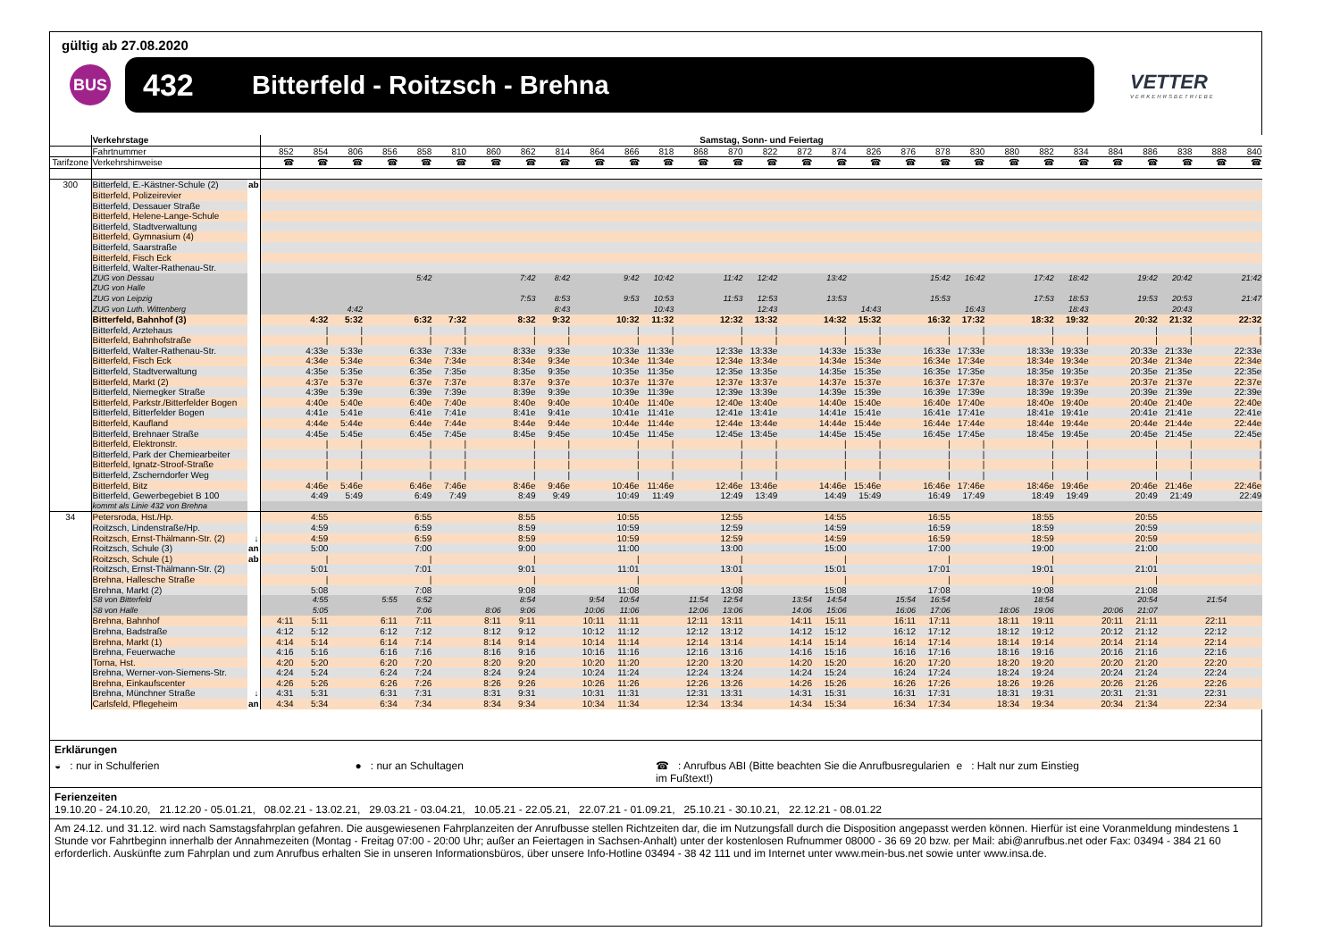gültig ab 27.08.2020
BUS
432 Bitterfeld - Roitzsch - Brehna
VETTER
VERKEHRSBETRIEBE
| | Verkehrstage | | Samstag, Sonn- und Feiertag | | | | | | | | | | | | | | | | | | | | | | | | | | | | |
| | Fahrtnummer | | 852 | 854 | 806 | 856 | 858 | 810 | 860 | 862 | 814 | 864 | 866 | 818 | 868 | 870 | 822 | 872 | 874 | 826 | 876 | 878 | 830 | 880 | 882 | 834 | 884 | 886 | 838 | 888 | 840 |
| Tarifzone | Verkehrshinweise | | ☎ | ☎ | ☎ | ☎ | ☎ | ☎ | ☎ | ☎ | ☎ | ☎ | ☎ | ☎ | ☎ | ☎ | ☎ | ☎ | ☎ | ☎ | ☎ | ☎ | ☎ | ☎ | ☎ | ☎ | ☎ | ☎ | ☎ | ☎ | ☎ |
| 300 | Bitterfeld, E.-Kästner-Schule (2) | ab | | | | | | | | | | | | | | | | | | | | | | | | | | | | | |
| | Bitterfeld, Polizeirevier | | | | | | | | | | | | | | | | | | | | | | | | | | | | | | |
| | Bitterfeld, Dessauer Straße | | | | | | | | | | | | | | | | | | | | | | | | | | | | | | |
| | Bitterfeld, Helene-Lange-Schule | | | | | | | | | | | | | | | | | | | | | | | | | | | | | | |
| | Bitterfeld, Stadtverwaltung | | | | | | | | | | | | | | | | | | | | | | | | | | | | | | |
| | Bitterfeld, Gymnasium (4) | | | | | | | | | | | | | | | | | | | | | | | | | | | | | | |
| | Bitterfeld, Saarstraße | | | | | | | | | | | | | | | | | | | | | | | | | | | | | | |
| | Bitterfeld, Fisch Eck | | | | | | | | | | | | | | | | | | | | | | | | | | | | | | |
| | Bitterfeld, Walter-Rathenau-Str. | | | | | | | | | | | | | | | | | | | | | | | | | | | | | | |
| | ZUG von Dessau | | | | | | 5:42 | | | 7:42 | 8:42 | | 9:42 | 10:42 | | 11:42 | 12:42 | | 13:42 | | | 15:42 | 16:42 | | 17:42 | 18:42 | | 19:42 | 20:42 | | 21:42 |
| | ZUG von Halle | | | | | | | | | | | | | | | | | | | | | | | | | | | | | | |
| | ZUG von Leipzig | | | | | | | | | 7:53 | 8:53 | | 9:53 | 10:53 | | 11:53 | 12:53 | | 13:53 | | | 15:53 | | | 17:53 | 18:53 | | 19:53 | 20:53 | | 21:47 |
| | ZUG von Luth. Wittenberg | | | | 4:42 | | | | | | 8:43 | | | 10:43 | | | 12:43 | | | 14:43 | | | 16:43 | | | 18:43 | | | 20:43 | | |
| | Bitterfeld, Bahnhof (3) | | | 4:32 | 5:32 | | 6:32 | 7:32 | | 8:32 | 9:32 | | 10:32 | 11:32 | | 12:32 | 13:32 | | 14:32 | 15:32 | | 16:32 | 17:32 | | 18:32 | 19:32 | | 20:32 | 21:32 | | 22:32 |
| | Bitterfeld, Arztehaus | | | / | / | | / | / | | / | / | | / | / | | / | / | | / | / | | / | / | | / | / | | / | / | | / |
| | Bitterfeld, Bahnhofstraße | | | / | / | | / | / | | / | / | | / | / | | / | / | | / | / | | / | / | | / | / | | / | / | | / |
| | Bitterfeld, Walter-Rathenau-Str. | | | 4:33e | 5:33e | | 6:33e | 7:33e | | 8:33e | 9:33e | | 10:33e | 11:33e | | 12:33e | 13:33e | | 14:33e | 15:33e | | 16:33e | 17:33e | | 18:33e | 19:33e | | 20:33e | 21:33e | | 22:33e |
| | Bitterfeld, Fisch Eck | | | 4:34e | 5:34e | | 6:34e | 7:34e | | 8:34e | 9:34e | | 10:34e | 11:34e | | 12:34e | 13:34e | | 14:34e | 15:34e | | 16:34e | 17:34e | | 18:34e | 19:34e | | 20:34e | 21:34e | | 22:34e |
| | Bitterfeld, Stadtverwaltung | | | 4:35e | 5:35e | | 6:35e | 7:35e | | 8:35e | 9:35e | | 10:35e | 11:35e | | 12:35e | 13:35e | | 14:35e | 15:35e | | 16:35e | 17:35e | | 18:35e | 19:35e | | 20:35e | 21:35e | | 22:35e |
| | Bitterfeld, Markt (2) | | | 4:37e | 5:37e | | 6:37e | 7:37e | | 8:37e | 9:37e | | 10:37e | 11:37e | | 12:37e | 13:37e | | 14:37e | 15:37e | | 16:37e | 17:37e | | 18:37e | 19:37e | | 20:37e | 21:37e | | 22:37e |
| | Bitterfeld, Niemegker Straße | | | 4:39e | 5:39e | | 6:39e | 7:39e | | 8:39e | 9:39e | | 10:39e | 11:39e | | 12:39e | 13:39e | | 14:39e | 15:39e | | 16:39e | 17:39e | | 18:39e | 19:39e | | 20:39e | 21:39e | | 22:39e |
| | Bitterfeld, Parkstr./Bitterfelder Bogen | | | 4:40e | 5:40e | | 6:40e | 7:40e | | 8:40e | 9:40e | | 10:40e | 11:40e | | 12:40e | 13:40e | | 14:40e | 15:40e | | 16:40e | 17:40e | | 18:40e | 19:40e | | 20:40e | 21:40e | | 22:40e |
| | Bitterfeld, Bitterfelder Bogen | | | 4:41e | 5:41e | | 6:41e | 7:41e | | 8:41e | 9:41e | | 10:41e | 11:41e | | 12:41e | 13:41e | | 14:41e | 15:41e | | 16:41e | 17:41e | | 18:41e | 19:41e | | 20:41e | 21:41e | | 22:41e |
| | Bitterfeld, Kaufland | | | 4:44e | 5:44e | | 6:44e | 7:44e | | 8:44e | 9:44e | | 10:44e | 11:44e | | 12:44e | 13:44e | | 14:44e | 15:44e | | 16:44e | 17:44e | | 18:44e | 19:44e | | 20:44e | 21:44e | | 22:44e |
| | Bitterfeld, Brehnaer Straße | | | 4:45e | 5:45e | | 6:45e | 7:45e | | 8:45e | 9:45e | | 10:45e | 11:45e | | 12:45e | 13:45e | | 14:45e | 15:45e | | 16:45e | 17:45e | | 18:45e | 19:45e | | 20:45e | 21:45e | | 22:45e |
| | Bitterfeld, Elektronstr. | | | / | / | | / | / | | / | / | | / | / | | / | / | | / | / | | / | / | | / | / | | / | / | | / |
| | Bitterfeld, Park der Chemiearbeiter | | | / | / | | / | / | | / | / | | / | / | | / | / | | / | / | | / | / | | / | / | | / | / | | / |
| | Bitterfeld, Ignatz-Stroof-Straße | | | / | / | | / | / | | / | / | | / | / | | / | / | | / | / | | / | / | | / | / | | / | / | | / |
| | Bitterfeld, Zscherndorfer Weg | | | / | / | | / | / | | / | / | | / | / | | / | / | | / | / | | / | / | | / | / | | / | / | | / |
| | Bitterfeld, Bitz | | | 4:46e | 5:46e | | 6:46e | 7:46e | | 8:46e | 9:46e | | 10:46e | 11:46e | | 12:46e | 13:46e | | 14:46e | 15:46e | | 16:46e | 17:46e | | 18:46e | 19:46e | | 20:46e | 21:46e | | 22:46e |
| | Bitterfeld, Gewerbegebiet B 100 | | | 4:49 | 5:49 | | 6:49 | 7:49 | | 8:49 | 9:49 | | 10:49 | 11:49 | | 12:49 | 13:49 | | 14:49 | 15:49 | | 16:49 | 17:49 | | 18:49 | 19:49 | | 20:49 | 21:49 | | 22:49 |
| | kommt als Linie 432 von Brehna | | | | | | | | | | | | | | | | | | | | | | | | | | | | | | |
| 34 | Petersroda, Hst./Hp. | | | 4:55 | | | 6:55 | | | 8:55 | | | 10:55 | | | 12:55 | | | 14:55 | | | 16:55 | | | 18:55 | | | 20:55 | | | |
| | Roitzsch, Lindenstraße/Hp. | | | 4:59 | | | 6:59 | | | 8:59 | | | 10:59 | | | 12:59 | | | 14:59 | | | 16:59 | | | 18:59 | | | 20:59 | | | |
| | Roitzsch, Ernst-Thälmann-Str. (2) | ↓ | | 4:59 | | | 6:59 | | | 8:59 | | | 10:59 | | | 12:59 | | | 14:59 | | | 16:59 | | | 18:59 | | | 20:59 | | | |
| | Roitzsch, Schule (3) | an | | 5:00 | | | 7:00 | | | 9:00 | | | 11:00 | | | 13:00 | | | 15:00 | | | 17:00 | | | 19:00 | | | 21:00 | | | |
| | Roitzsch, Schule (1) | ab | | / | | | / | | | / | | | / | | | / | | | / | | | / | | | / | | | / | | | |
| | Roitzsch, Ernst-Thälmann-Str. (2) | | | 5:01 | | | 7:01 | | | 9:01 | | | 11:01 | | | 13:01 | | | 15:01 | | | 17:01 | | | 19:01 | | | 21:01 | | | |
| | Brehna, Hallesche Straße | | | / | | | / | | | / | | | / | | | / | | | / | | | / | | | / | | | / | | | |
| | Brehna, Markt (2) | | | 5:08 | | | 7:08 | | | 9:08 | | | 11:08 | | | 13:08 | | | 15:08 | | | 17:08 | | | 19:08 | | | 21:08 | | | |
| | S8 von Bitterfeld | | | 4:55 | | 5:55 | 6:52 | | | 8:54 | | 9:54 | 10:54 | | 11:54 | 12:54 | | 13:54 | 14:54 | | 15:54 | 16:54 | | | 18:54 | | | 20:54 | | 21:54 | |
| | S8 von Halle | | | 5:05 | | | 7:06 | | 8:06 | 9:06 | | 10:06 | 11:06 | | 12:06 | 13:06 | | 14:06 | 15:06 | | 16:06 | 17:06 | | 18:06 | 19:06 | | 20:06 | 21:07 | | | |
| | Brehna, Bahnhof | | 4:11 | 5:11 | | 6:11 | 7:11 | | 8:11 | 9:11 | | 10:11 | 11:11 | | 12:11 | 13:11 | | 14:11 | 15:11 | | 16:11 | 17:11 | | 18:11 | 19:11 | | 20:11 | 21:11 | | 22:11 | |
| | Brehna, Badstraße | | 4:12 | 5:12 | | 6:12 | 7:12 | | 8:12 | 9:12 | | 10:12 | 11:12 | | 12:12 | 13:12 | | 14:12 | 15:12 | | 16:12 | 17:12 | | 18:12 | 19:12 | | 20:12 | 21:12 | | 22:12 | |
| | Brehna, Markt (1) | | 4:14 | 5:14 | | 6:14 | 7:14 | | 8:14 | 9:14 | | 10:14 | 11:14 | | 12:14 | 13:14 | | 14:14 | 15:14 | | 16:14 | 17:14 | | 18:14 | 19:14 | | 20:14 | 21:14 | | 22:14 | |
| | Brehna, Feuerwache | | 4:16 | 5:16 | | 6:16 | 7:16 | | 8:16 | 9:16 | | 10:16 | 11:16 | | 12:16 | 13:16 | | 14:16 | 15:16 | | 16:16 | 17:16 | | 18:16 | 19:16 | | 20:16 | 21:16 | | 22:16 | |
| | Torna, Hst. | | 4:20 | 5:20 | | 6:20 | 7:20 | | 8:20 | 9:20 | | 10:20 | 11:20 | | 12:20 | 13:20 | | 14:20 | 15:20 | | 16:20 | 17:20 | | 18:20 | 19:20 | | 20:20 | 21:20 | | 22:20 | |
| | Brehna, Werner-von-Siemens-Str. | | 4:24 | 5:24 | | 6:24 | 7:24 | | 8:24 | 9:24 | | 10:24 | 11:24 | | 12:24 | 13:24 | | 14:24 | 15:24 | | 16:24 | 17:24 | | 18:24 | 19:24 | | 20:24 | 21:24 | | 22:24 | |
| | Brehna, Einkaufscenter | | 4:26 | 5:26 | | 6:26 | 7:26 | | 8:26 | 9:26 | | 10:26 | 11:26 | | 12:26 | 13:26 | | 14:26 | 15:26 | | 16:26 | 17:26 | | 18:26 | 19:26 | | 20:26 | 21:26 | | 22:26 | |
| | Brehna, Münchner Straße | ↓ | 4:31 | 5:31 | | 6:31 | 7:31 | | 8:31 | 9:31 | | 10:31 | 11:31 | | 12:31 | 13:31 | | 14:31 | 15:31 | | 16:31 | 17:31 | | 18:31 | 19:31 | | 20:31 | 21:31 | | 22:31 | |
| | Carlsfeld, Pflegeheim | an | 4:34 | 5:34 | | 6:34 | 7:34 | | 8:34 | 9:34 | | 10:34 | 11:34 | | 12:34 | 13:34 | | 14:34 | 15:34 | | 16:34 | 17:34 | | 18:34 | 19:34 | | 20:34 | 21:34 | | 22:34 | |
Erklärungen
◒ : nur in Schulferien ● : nur an Schultagen ☎ : Anrufbus ABI (Bitte beachten Sie die Anrufbusregularien im Fußtext!)
e : Halt nur zum Einstieg
Ferienzeiten
19.10.20 - 24.10.20, 21.12.20 - 05.01.21, 08.02.21 - 13.02.21, 29.03.21 - 03.04.21, 10.05.21 - 22.05.21, 22.07.21 - 01.09.21, 25.10.21 - 30.10.21, 22.12.21 - 08.01.22
Am 24.12. und 31.12. wird nach Samstagsfahrplan gefahren. Die ausgewiesenen Fahrplanzeiten der Anrufbusse stellen Richtzeiten dar, die im Nutzungsfall durch die Disposition angepasst werden können. Hierfür ist eine Voranmeldung mindestens 1 Stunde vor Fahrtbeginn innerhalb der Annahmezeiten (Montag - Freitag 07:00 - 20:00 Uhr; außer an Feiertagen in Sachsen-Anhalt) unter der kostenlosen Rufnummer 08000 - 36 69 20 bzw. per Mail: abi@anrufbus.net oder Fax: 03494 - 384 21 60 erforderlich. Auskünfte zum Fahrplan und zum Anrufbus erhalten Sie in unseren Informationsbüros, über unsere Info-Hotline 03494 - 38 42 111 und im Internet unter www.mein-bus.net sowie unter www.insa.de.